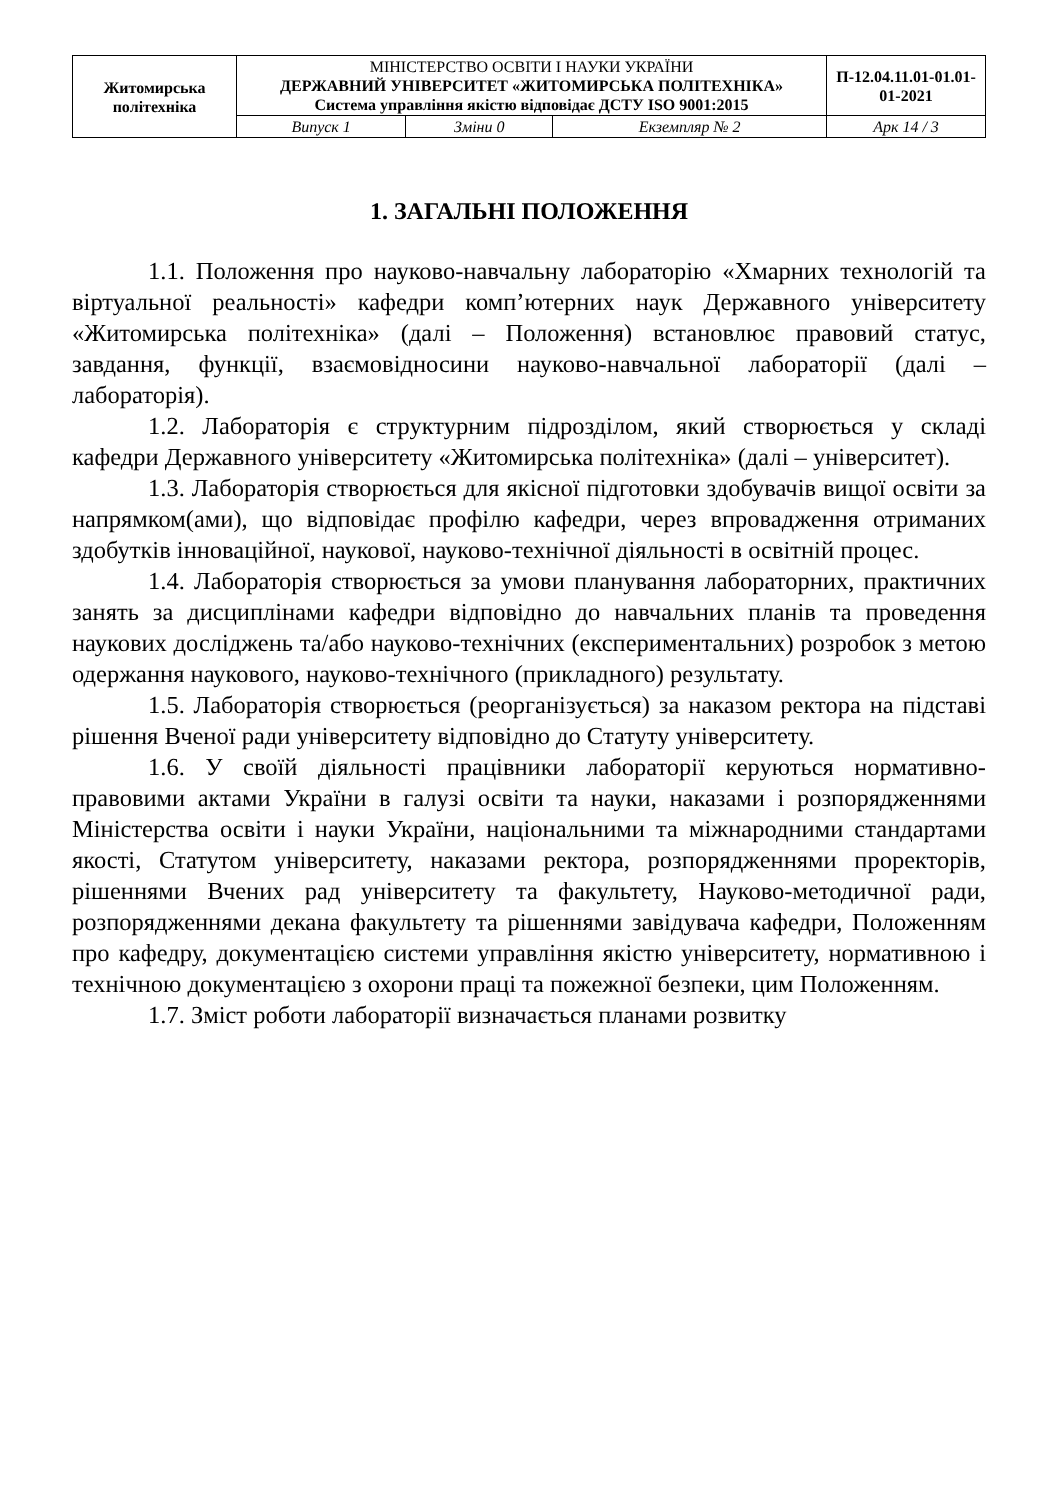| Житомирська політехніка | МІНІСТЕРСТВО ОСВІТИ І НАУКИ УКРАЇНИ ДЕРЖАВНИЙ УНІВЕРСИТЕТ «ЖИТОМИРСЬКА ПОЛІТЕХНІКА» Система управління якістю відповідає ДСТУ ISO 9001:2015 | | | П-12.04.11.01-01.01-01-2021 |
| | Випуск 1 | Зміни 0 | Екземпляр № 2 | Арк 14 / 3 |
1. ЗАГАЛЬНІ ПОЛОЖЕННЯ
1.1. Положення про науково-навчальну лабораторію «Хмарних технологій та віртуальної реальності» кафедри комп’ютерних наук Державного університету «Житомирська політехніка» (далі – Положення) встановлює правовий статус, завдання, функції, взаємовідносини науково-навчальної лабораторії (далі – лабораторія).
1.2. Лабораторія є структурним підрозділом, який створюється у складі кафедри Державного університету «Житомирська політехніка» (далі – університет).
1.3. Лабораторія створюється для якісної підготовки здобувачів вищої освіти за напрямком(ами), що відповідає профілю кафедри, через впровадження отриманих здобутків інноваційної, наукової, науково-технічної діяльності в освітній процес.
1.4. Лабораторія створюється за умови планування лабораторних, практичних занять за дисциплінами кафедри відповідно до навчальних планів та проведення наукових досліджень та/або науково-технічних (експериментальних) розробок з метою одержання наукового, науково-технічного (прикладного) результату.
1.5. Лабораторія створюється (реорганізується) за наказом ректора на підставі рішення Вченої ради університету відповідно до Статуту університету.
1.6. У своїй діяльності працівники лабораторії керуються нормативно-правовими актами України в галузі освіти та науки, наказами і розпорядженнями Міністерства освіти і науки України, національними та міжнародними стандартами якості, Статутом університету, наказами ректора, розпорядженнями проректорів, рішеннями Вчених рад університету та факультету, Науково-методичної ради, розпорядженнями декана факультету та рішеннями завідувача кафедри, Положенням про кафедру, документацією системи управління якістю університету, нормативною і технічною документацією з охорони праці та пожежної безпеки, цим Положенням.
1.7. Зміст роботи лабораторії визначається планами розвитку